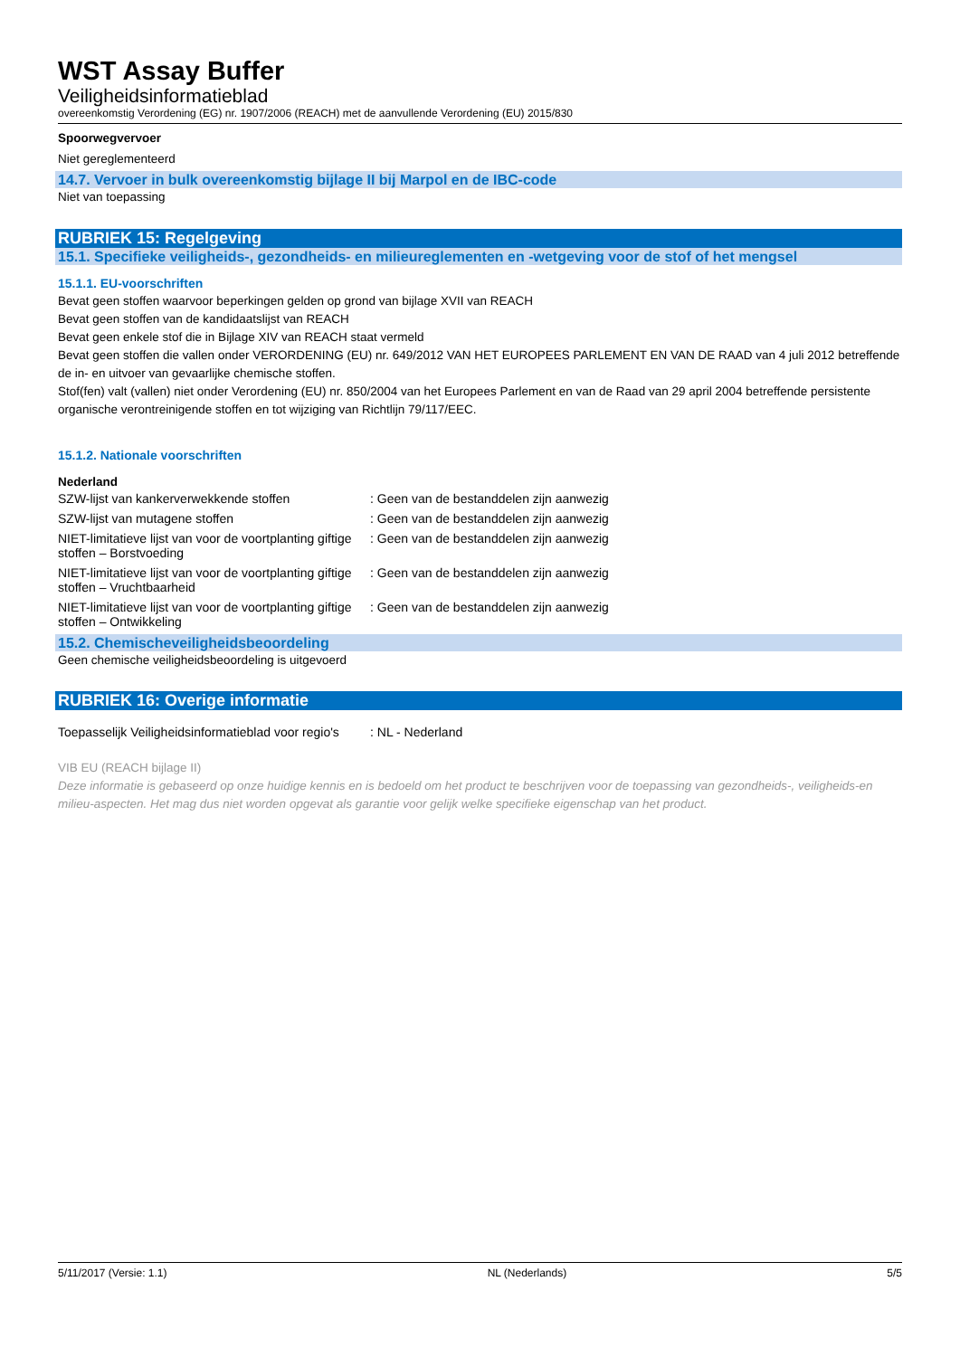WST Assay Buffer
Veiligheidsinformatieblad
overeenkomstig Verordening (EG) nr. 1907/2006 (REACH) met de aanvullende Verordening (EU) 2015/830
Spoorwegvervoer
Niet gereglementeerd
14.7. Vervoer in bulk overeenkomstig bijlage II bij Marpol en de IBC-code
Niet van toepassing
RUBRIEK 15: Regelgeving
15.1. Specifieke veiligheids-, gezondheids- en milieureglementen en -wetgeving voor de stof of het mengsel
15.1.1. EU-voorschriften
Bevat geen stoffen waarvoor beperkingen gelden op grond van bijlage XVII van REACH
Bevat geen stoffen van de kandidaatslijst van REACH
Bevat geen enkele stof die in Bijlage XIV van REACH staat vermeld
Bevat geen stoffen die vallen onder VERORDENING (EU) nr. 649/2012 VAN HET EUROPEES PARLEMENT EN VAN DE RAAD van 4 juli 2012 betreffende de in- en uitvoer van gevaarlijke chemische stoffen.
Stof(fen) valt (vallen) niet onder Verordening (EU) nr. 850/2004 van het Europees Parlement en van de Raad van 29 april 2004 betreffende persistente organische verontreinigende stoffen en tot wijziging van Richtlijn 79/117/EEC.
15.1.2. Nationale voorschriften
Nederland
| SZW-lijst van kankerverwekkende stoffen | : Geen van de bestanddelen zijn aanwezig |
| SZW-lijst van mutagene stoffen | : Geen van de bestanddelen zijn aanwezig |
| NIET-limitatieve lijst van voor de voortplanting giftige stoffen – Borstvoeding | : Geen van de bestanddelen zijn aanwezig |
| NIET-limitatieve lijst van voor de voortplanting giftige stoffen – Vruchtbaarheid | : Geen van de bestanddelen zijn aanwezig |
| NIET-limitatieve lijst van voor de voortplanting giftige stoffen – Ontwikkeling | : Geen van de bestanddelen zijn aanwezig |
15.2. Chemischeveiligheidsbeoordeling
Geen chemische veiligheidsbeoordeling is uitgevoerd
RUBRIEK 16: Overige informatie
| Toepasselijk Veiligheidsinformatieblad voor regio's | : NL - Nederland |
VIB EU (REACH bijlage II)
Deze informatie is gebaseerd op onze huidige kennis en is bedoeld om het product te beschrijven voor de toepassing van gezondheids-, veiligheids-en milieu-aspecten. Het mag dus niet worden opgevat als garantie voor gelijk welke specifieke eigenschap van het product.
5/11/2017 (Versie: 1.1) NL (Nederlands) 5/5